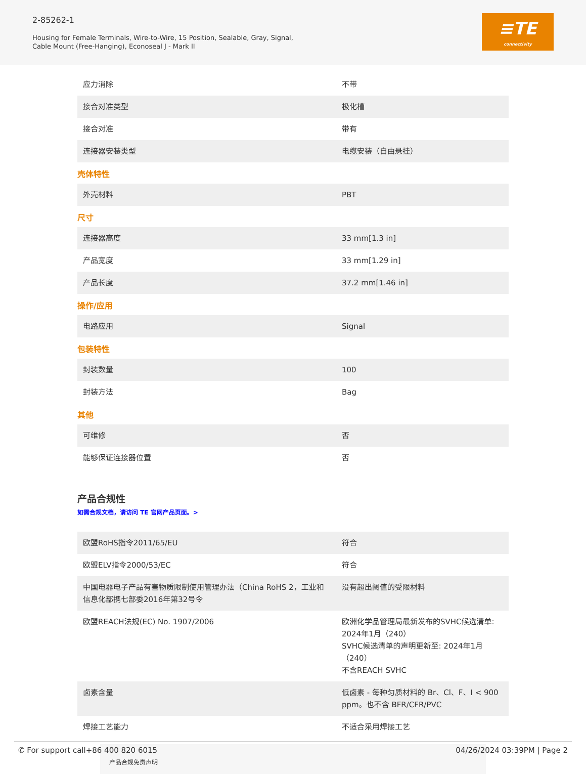2-85262-1
Housing for Female Terminals, Wire-to-Wire, 15 Position, Sealable, Gray, Signal,
Cable Mount (Free-Hanging), Econoseal J - Mark II
≡TE
connectivity
| 应力消除 | 不带 |
| 接合对准类型 | 极化槽 |
| 接合对准 | 带有 |
| 连接器安装类型 | 电缆安装（自由悬挂） |
壳体特性
| 外壳材料 | PBT |
尺寸
| 连接器高度 | 33 mm[1.3 in] |
| 产品宽度 | 33 mm[1.29 in] |
| 产品长度 | 37.2 mm[1.46 in] |
操作/应用
| 电路应用 | Signal |
包装特性
| 封装数量 | 100 |
| 封装方法 | Bag |
其他
| 可维修 | 否 |
| 能够保证连接器位置 | 否 |
产品合规性
如需合规文档，请访问 TE 官网产品页面。>
| 欧盟RoHS指令2011/65/EU | 符合 |
| 欧盟ELV指令2000/53/EC | 符合 |
| 中国电器电子产品有害物质限制使用管理办法（China RoHS 2，工业和信息化部携七部委2016年第32号令 | 没有超出阈值的受限材料 |
| 欧盟REACH法规(EC) No. 1907/2006 | 欧洲化学品管理局最新发布的SVHC候选清单: 2024年1月（240） SVHC候选清单的声明更新至: 2024年1月（240） 不含REACH SVHC |
| 卤素含量 | 低卤素 - 每种匀质材料的 Br、Cl、F、I < 900 ppm。也不含 BFR/CFR/PVC |
| 焊接工艺能力 | 不适合采用焊接工艺 |
产品合规免责声明
✆ For support call+86 400 820 6015 04/26/2024 03:39PM | Page 2